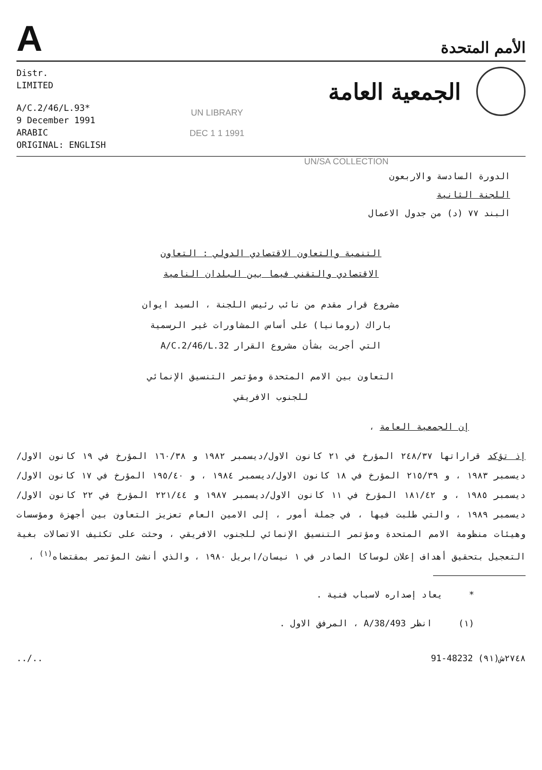A
الأمم المتحدة
Distr.
LIMITED
A/C.2/46/L.93*
9 December 1991
ARABIC
ORIGINAL: ENGLISH
UN LIBRARY
DEC 1 1 1991
الجمعية العامة
UN/SA COLLECTION
الدورة السادسة والاربعون
اللجنة الثانية
البند ٧٧ (د) من جدول الاعمال
التنمية والتعاون الاقتصادي الدولي : التعاون الاقتصادي والتقني فيما بين البلدان النامية
مشروع قرار مقدم من نائب رئيس اللجنة ، السيد ايوان باراك (رومانيا) على أساس المشاورات غير الرسمية التي أجريت بشأن مشروع القرار A/C.2/46/L.32
التعاون بين الامم المتحدة ومؤتمر التنسيق الإنمائي للجنوب الافريقي
إن الجمعية العامة ،
إذ تؤكد قراراتها ٢٤٨/٣٧ المؤرخ في ٢١ كانون الاول/ديسمبر ١٩٨٢ و ١٦٠/٣٨ المؤرخ في ١٩ كانون الاول/ديسمبر ١٩٨٣ ، و ٢١٥/٣٩ المؤرخ في ١٨ كانون الاول/ديسمبر ١٩٨٤ ، و ١٩٥/٤٠ المؤرخ في ١٧ كانون الاول/ديسمبر ١٩٨٥ ، و ١٨١/٤٢ المؤرخ في ١١ كانون الاول/ديسمبر ١٩٨٧ و ٢٢١/٤٤ المؤرخ في ٢٢ كانون الاول/ديسمبر ١٩٨٩ ، والتي طلبت فيها ، في جملة أمور ، إلى الامين العام تعزيز التعاون بين أجهزة ومؤسسات وهيئات منظومة الامم المتحدة ومؤتمر التنسيق الإنمائي للجنوب الافريقي ، وحثت على تكثيف الاتصالات بغية التعجيل بتحقيق أهداف إعلان لوساكا الصادر في ١ نيسان/ابريل ١٩٨٠ ، والذي أنشئ المؤتمر بمقتضاه<sup>(١)</sup> ،
* يعاد إصداره لاسباب فنية .
(١) انظر A/38/493 ، المرفق الاول .
../.. 91-48232 ٢٧٤٨ش(٩١)